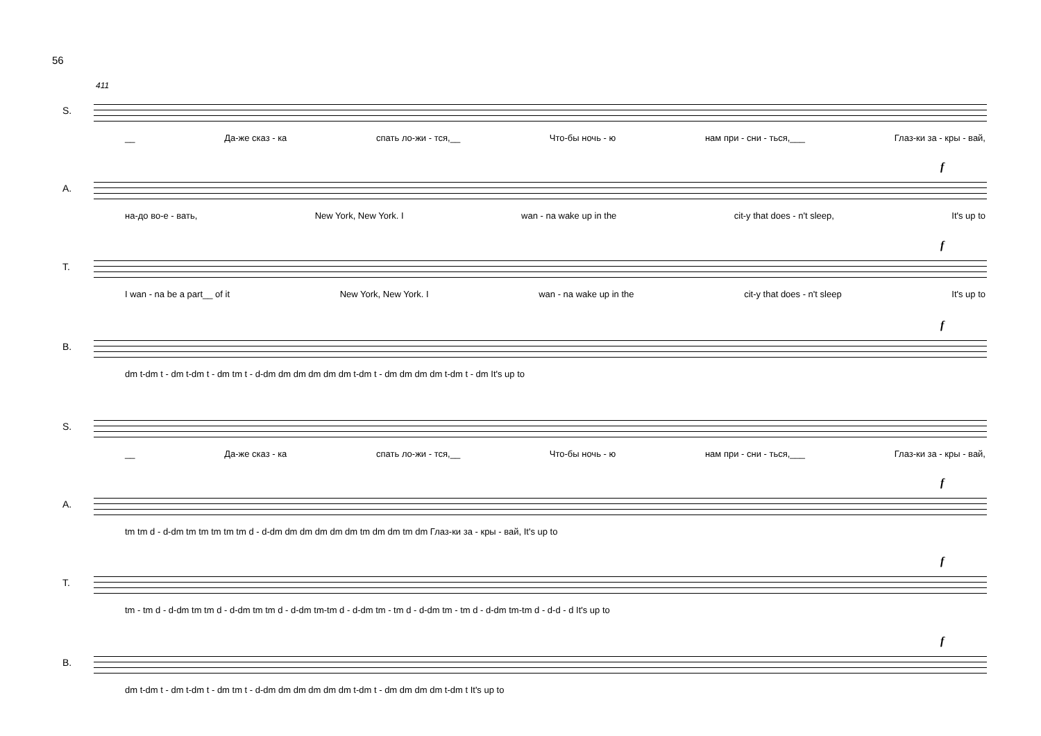56
411
S.
__ Да-же сказ - ка спать ло-жи - тся,__ Что-бы ночь - ю нам при - сни - ться,___ Глаз-ки за - кры - вай,
f
A.
на-до во-е - вать, New York, New York. I wan - na wake up in the cit-y that does - n't sleep, It's up to
f
T.
I wan - na be a part__ of it New York, New York. I wan - na wake up in the cit-y that does - n't sleep It's up to
f
B.
dm t-dm t - dm t-dm t - dm tm t - d-dm dm dm dm dm dm t-dm t - dm dm dm dm t-dm t - dm It's up to
S.
__ Да-же сказ - ка спать ло-жи - тся,__ Что-бы ночь - ю нам при - сни - ться,___ Глаз-ки за - кры - вай,
f
A.
tm tm d - d-dm tm tm tm tm tm d - d-dm dm dm dm dm dm tm dm dm tm dm Глаз-ки за - кры - вай, It's up to
f
T.
tm - tm d - d-dm tm tm d - d-dm tm tm d - d-dm tm-tm d - d-dm tm - tm d - d-dm tm - tm d - d-dm tm-tm d - d-d - d It's up to
f
B.
dm t-dm t - dm t-dm t - dm tm t - d-dm dm dm dm dm dm t-dm t - dm dm dm dm t-dm t It's up to